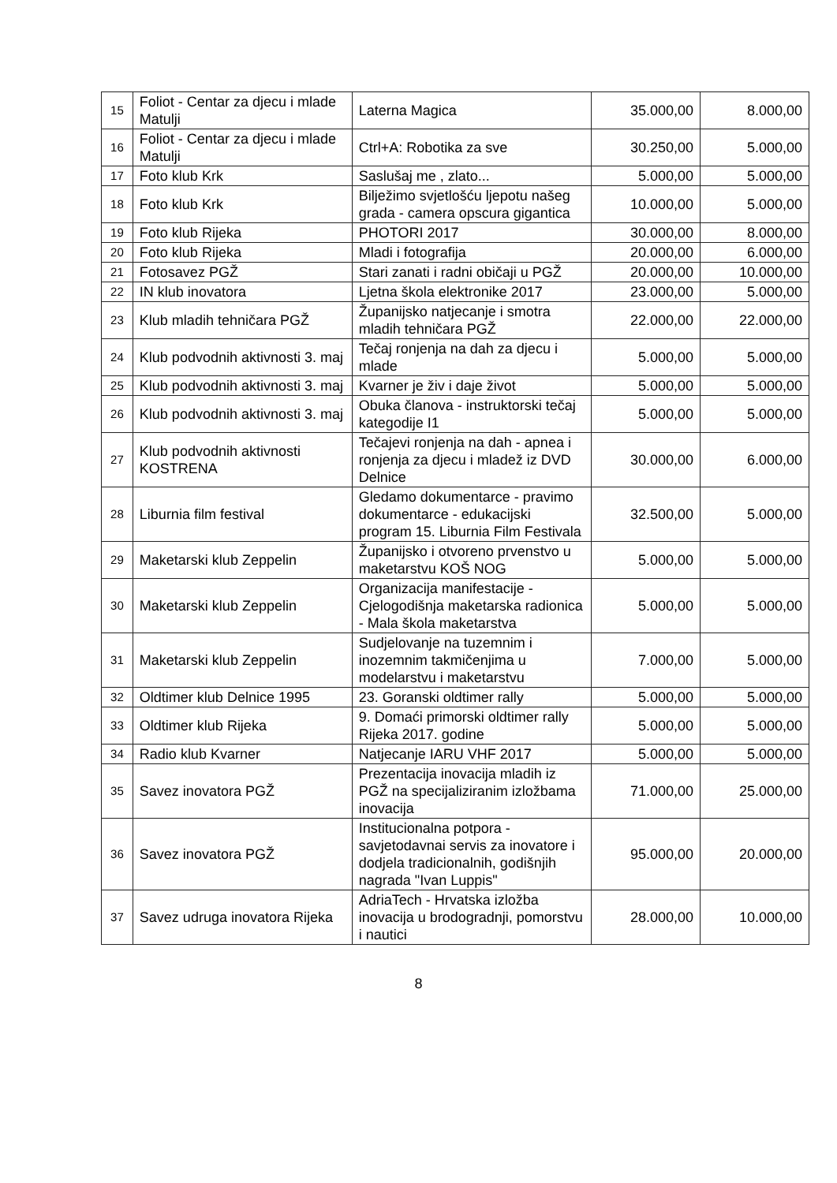| 15 | Foliot - Centar za djecu i mlade Matulji | Laterna Magica | 35.000,00 | 8.000,00 |
| 16 | Foliot - Centar za djecu i mlade Matulji | Ctrl+A: Robotika za sve | 30.250,00 | 5.000,00 |
| 17 | Foto klub Krk | Saslušaj me , zlato... | 5.000,00 | 5.000,00 |
| 18 | Foto klub Krk | Bilježimo svjetlošću ljepotu našeg grada - camera opscura gigantica | 10.000,00 | 5.000,00 |
| 19 | Foto klub Rijeka | PHOTORI 2017 | 30.000,00 | 8.000,00 |
| 20 | Foto klub Rijeka | Mladi i fotografija | 20.000,00 | 6.000,00 |
| 21 | Fotosavez PGŽ | Stari zanati i radni običaji u PGŽ | 20.000,00 | 10.000,00 |
| 22 | IN klub inovatora | Ljetna škola elektronike 2017 | 23.000,00 | 5.000,00 |
| 23 | Klub mladih tehničara PGŽ | Županijsko natjecanje i smotra mladih tehničara PGŽ | 22.000,00 | 22.000,00 |
| 24 | Klub podvodnih aktivnosti 3. maj | Tečaj ronjenja na dah za djecu i mlade | 5.000,00 | 5.000,00 |
| 25 | Klub podvodnih aktivnosti 3. maj | Kvarner je živ i daje život | 5.000,00 | 5.000,00 |
| 26 | Klub podvodnih aktivnosti 3. maj | Obuka članova - instruktorski tečaj kategodije I1 | 5.000,00 | 5.000,00 |
| 27 | Klub podvodnih aktivnosti KOSTRENA | Tečajevi ronjenja na dah - apnea i ronjenja za djecu i mladež iz DVD Delnice | 30.000,00 | 6.000,00 |
| 28 | Liburnia film festival | Gledamo dokumentarce - pravimo dokumentarce - edukacijski program 15. Liburnia Film Festivala | 32.500,00 | 5.000,00 |
| 29 | Maketarski klub Zeppelin | Županijsko i otvoreno prvenstvo u maketarstvu KOŠ NOG | 5.000,00 | 5.000,00 |
| 30 | Maketarski klub Zeppelin | Organizacija manifestacije - Cjelogodišnja maketarska radionica - Mala škola maketarstva | 5.000,00 | 5.000,00 |
| 31 | Maketarski klub Zeppelin | Sudjelovanje na tuzemnim i inozemnim takmičenjima u modelarstvu i maketarstvu | 7.000,00 | 5.000,00 |
| 32 | Oldtimer klub Delnice 1995 | 23. Goranski oldtimer rally | 5.000,00 | 5.000,00 |
| 33 | Oldtimer klub Rijeka | 9. Domaći primorski oldtimer rally Rijeka 2017. godine | 5.000,00 | 5.000,00 |
| 34 | Radio klub Kvarner | Natjecanje IARU VHF 2017 | 5.000,00 | 5.000,00 |
| 35 | Savez inovatora PGŽ | Prezentacija inovacija mladih iz PGŽ na specijaliziranim izložbama inovacija | 71.000,00 | 25.000,00 |
| 36 | Savez inovatora PGŽ | Institucionalna potpora - savjetodavnai servis za inovatore i dodjela tradicionalnih, godišnjih nagrada "Ivan Luppis" | 95.000,00 | 20.000,00 |
| 37 | Savez udruga inovatora Rijeka | AdriaTech - Hrvatska izložba inovacija u brodogradnji, pomorstvu i nautici | 28.000,00 | 10.000,00 |
8